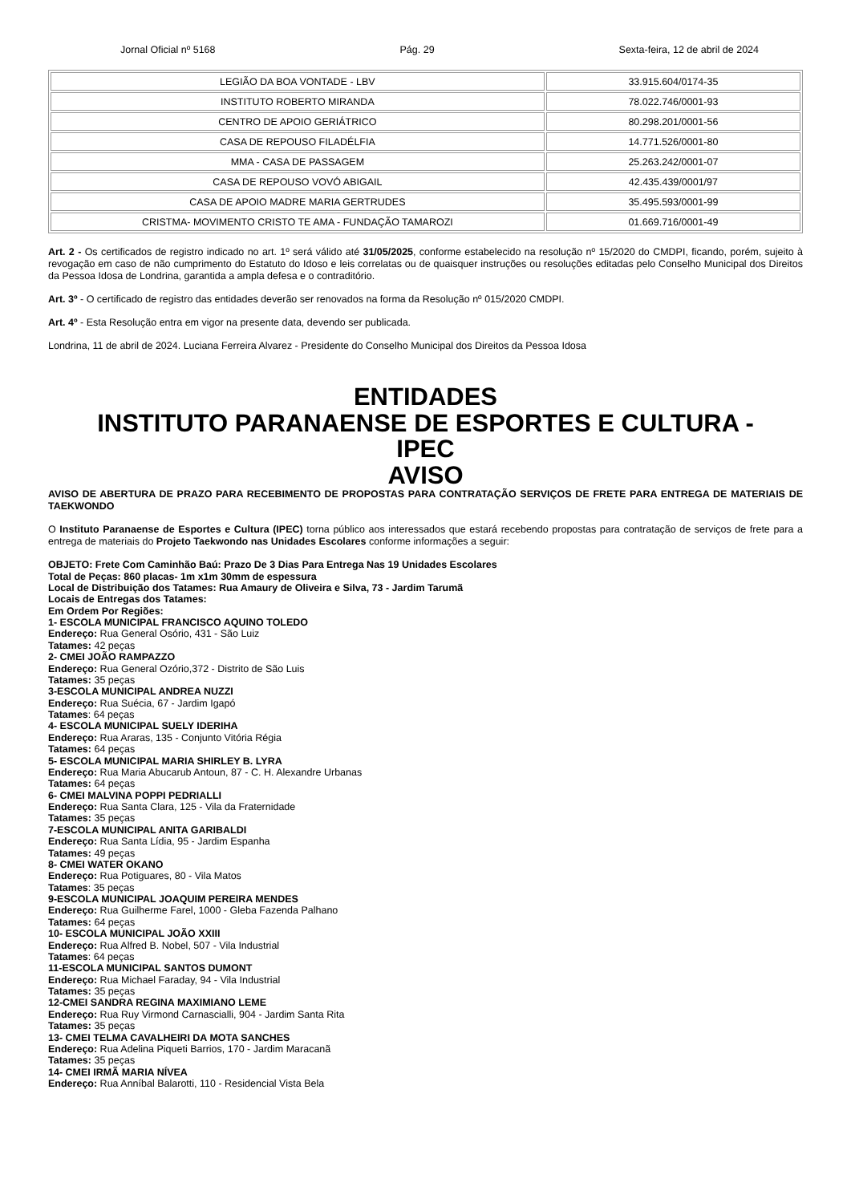Jornal Oficial nº 5168 Pág. 29 Sexta-feira, 12 de abril de 2024
| LEGIÃO DA BOA VONTADE - LBV | 33.915.604/0174-35 |
| INSTITUTO ROBERTO MIRANDA | 78.022.746/0001-93 |
| CENTRO DE APOIO GERIÁTRICO | 80.298.201/0001-56 |
| CASA DE REPOUSO FILADÉLFIA | 14.771.526/0001-80 |
| MMA - CASA DE PASSAGEM | 25.263.242/0001-07 |
| CASA DE REPOUSO VOVÓ ABIGAIL | 42.435.439/0001/97 |
| CASA DE APOIO MADRE MARIA GERTRUDES | 35.495.593/0001-99 |
| CRISTMA- MOVIMENTO CRISTO TE AMA - FUNDAÇÃO TAMAROZI | 01.669.716/0001-49 |
Art. 2 - Os certificados de registro indicado no art. 1º será válido até 31/05/2025, conforme estabelecido na resolução nº 15/2020 do CMDPI, ficando, porém, sujeito à revogação em caso de não cumprimento do Estatuto do Idoso e leis correlatas ou de quaisquer instruções ou resoluções editadas pelo Conselho Municipal dos Direitos da Pessoa Idosa de Londrina, garantida a ampla defesa e o contraditório.
Art. 3º - O certificado de registro das entidades deverão ser renovados na forma da Resolução nº 015/2020 CMDPI.
Art. 4º - Esta Resolução entra em vigor na presente data, devendo ser publicada.
Londrina, 11 de abril de 2024. Luciana Ferreira Alvarez - Presidente do Conselho Municipal dos Direitos da Pessoa Idosa
ENTIDADES
INSTITUTO PARANAENSE DE ESPORTES E CULTURA -
IPEC
AVISO
AVISO DE ABERTURA DE PRAZO PARA RECEBIMENTO DE PROPOSTAS PARA CONTRATAÇÃO SERVIÇOS DE FRETE PARA ENTREGA DE MATERIAIS DE TAEKWONDO
O Instituto Paranaense de Esportes e Cultura (IPEC) torna público aos interessados que estará recebendo propostas para contratação de serviços de frete para a entrega de materiais do Projeto Taekwondo nas Unidades Escolares conforme informações a seguir:
OBJETO: Frete Com Caminhão Baú: Prazo De 3 Dias Para Entrega Nas 19 Unidades Escolares
Total de Peças: 860 placas- 1m x1m 30mm de espessura
Local de Distribuição dos Tatames: Rua Amaury de Oliveira e Silva, 73 - Jardim Tarumã
Locais de Entregas dos Tatames:
Em Ordem Por Regiões:
1- ESCOLA MUNICIPAL FRANCISCO AQUINO TOLEDO
Endereço: Rua General Osório, 431 - São Luiz
Tatames: 42 peças
2- CMEI JOÃO RAMPAZZO
Endereço: Rua General Ozório,372 - Distrito de São Luis
Tatames: 35 peças
3-ESCOLA MUNICIPAL ANDREA NUZZI
Endereço: Rua Suécia, 67 - Jardim Igapó
Tatames: 64 peças
4- ESCOLA MUNICIPAL SUELY IDERIHA
Endereço: Rua Araras, 135 - Conjunto Vitória Régia
Tatames: 64 peças
5- ESCOLA MUNICIPAL MARIA SHIRLEY B. LYRA
Endereço: Rua Maria Abucarub Antoun, 87 - C. H. Alexandre Urbanas
Tatames: 64 peças
6- CMEI MALVINA POPPI PEDRIALLI
Endereço: Rua Santa Clara, 125 - Vila da Fraternidade
Tatames: 35 peças
7-ESCOLA MUNICIPAL ANITA GARIBALDI
Endereço: Rua Santa Lídia, 95 - Jardim Espanha
Tatames: 49 peças
8- CMEI WATER OKANO
Endereço: Rua Potiguares, 80 - Vila Matos
Tatames: 35 peças
9-ESCOLA MUNICIPAL JOAQUIM PEREIRA MENDES
Endereço: Rua Guilherme Farel, 1000 - Gleba Fazenda Palhano
Tatames: 64 peças
10- ESCOLA MUNICIPAL JOÃO XXIII
Endereço: Rua Alfred B. Nobel, 507 - Vila Industrial
Tatames: 64 peças
11-ESCOLA MUNICIPAL SANTOS DUMONT
Endereço: Rua Michael Faraday, 94 - Vila Industrial
Tatames: 35 peças
12-CMEI SANDRA REGINA MAXIMIANO LEME
Endereço: Rua Ruy Virmond Carnascialli, 904 - Jardim Santa Rita
Tatames: 35 peças
13- CMEI TELMA CAVALHEIRI DA MOTA SANCHES
Endereço: Rua Adelina Piqueti Barrios, 170 - Jardim Maracanã
Tatames: 35 peças
14- CMEI IRMÃ MARIA NÍVEA
Endereço: Rua Anníbal Balarotti, 110 - Residencial Vista Bela